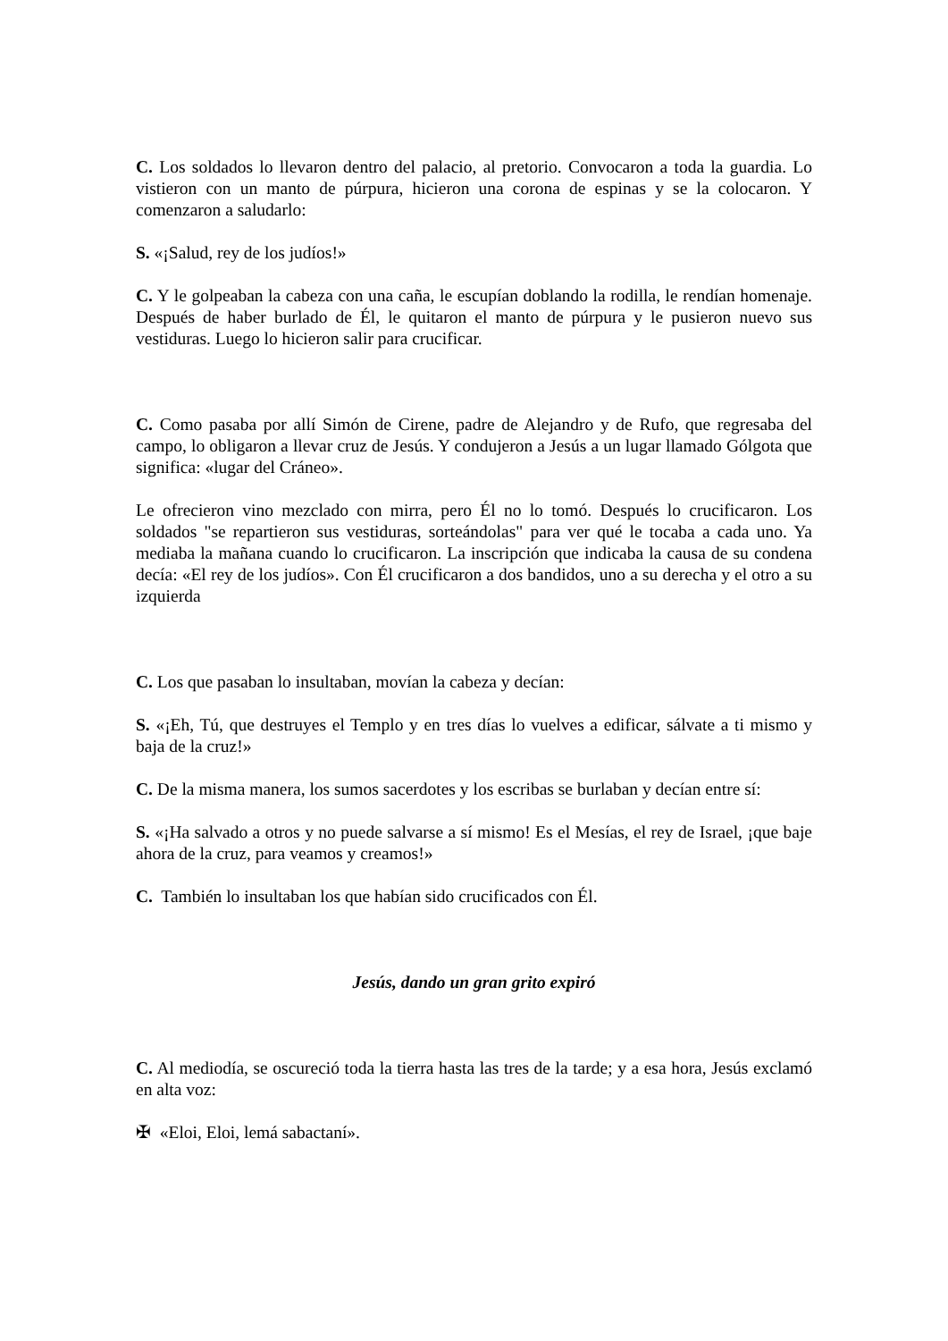C. Los soldados lo llevaron dentro del palacio, al pretorio. Convocaron a toda la guardia. Lo vistieron con un manto de púrpura, hicieron una corona de espinas y se la colocaron. Y comenzaron a saludarlo:
S. «¡Salud, rey de los judíos!»
C. Y le golpeaban la cabeza con una caña, le escupían doblando la rodilla, le rendían homenaje. Después de haber burlado de Él, le quitaron el manto de púrpura y le pusieron nuevo sus vestiduras. Luego lo hicieron salir para crucificar.
C. Como pasaba por allí Simón de Cirene, padre de Alejandro y de Rufo, que regresaba del campo, lo obligaron a llevar cruz de Jesús. Y condujeron a Jesús a un lugar llamado Gólgota que significa: «lugar del Cráneo».
Le ofrecieron vino mezclado con mirra, pero Él no lo tomó. Después lo crucificaron. Los soldados "se repartieron sus vestiduras, sorteándolas" para ver qué le tocaba a cada uno. Ya mediaba la mañana cuando lo crucificaron. La inscripción que indicaba la causa de su condena decía: «El rey de los judíos». Con Él crucificaron a dos bandidos, uno a su derecha y el otro a su izquierda
C. Los que pasaban lo insultaban, movían la cabeza y decían:
S. «¡Eh, Tú, que destruyes el Templo y en tres días lo vuelves a edificar, sálvate a ti mismo y baja de la cruz!»
C. De la misma manera, los sumos sacerdotes y los escribas se burlaban y decían entre sí:
S. «¡Ha salvado a otros y no puede salvarse a sí mismo! Es el Mesías, el rey de Israel, ¡que baje ahora de la cruz, para veamos y creamos!»
C. También lo insultaban los que habían sido crucificados con Él.
Jesús, dando un gran grito expiró
C. Al mediodía, se oscureció toda la tierra hasta las tres de la tarde; y a esa hora, Jesús exclamó en alta voz:
✠ «Eloi, Eloi, lemá sabactaní».